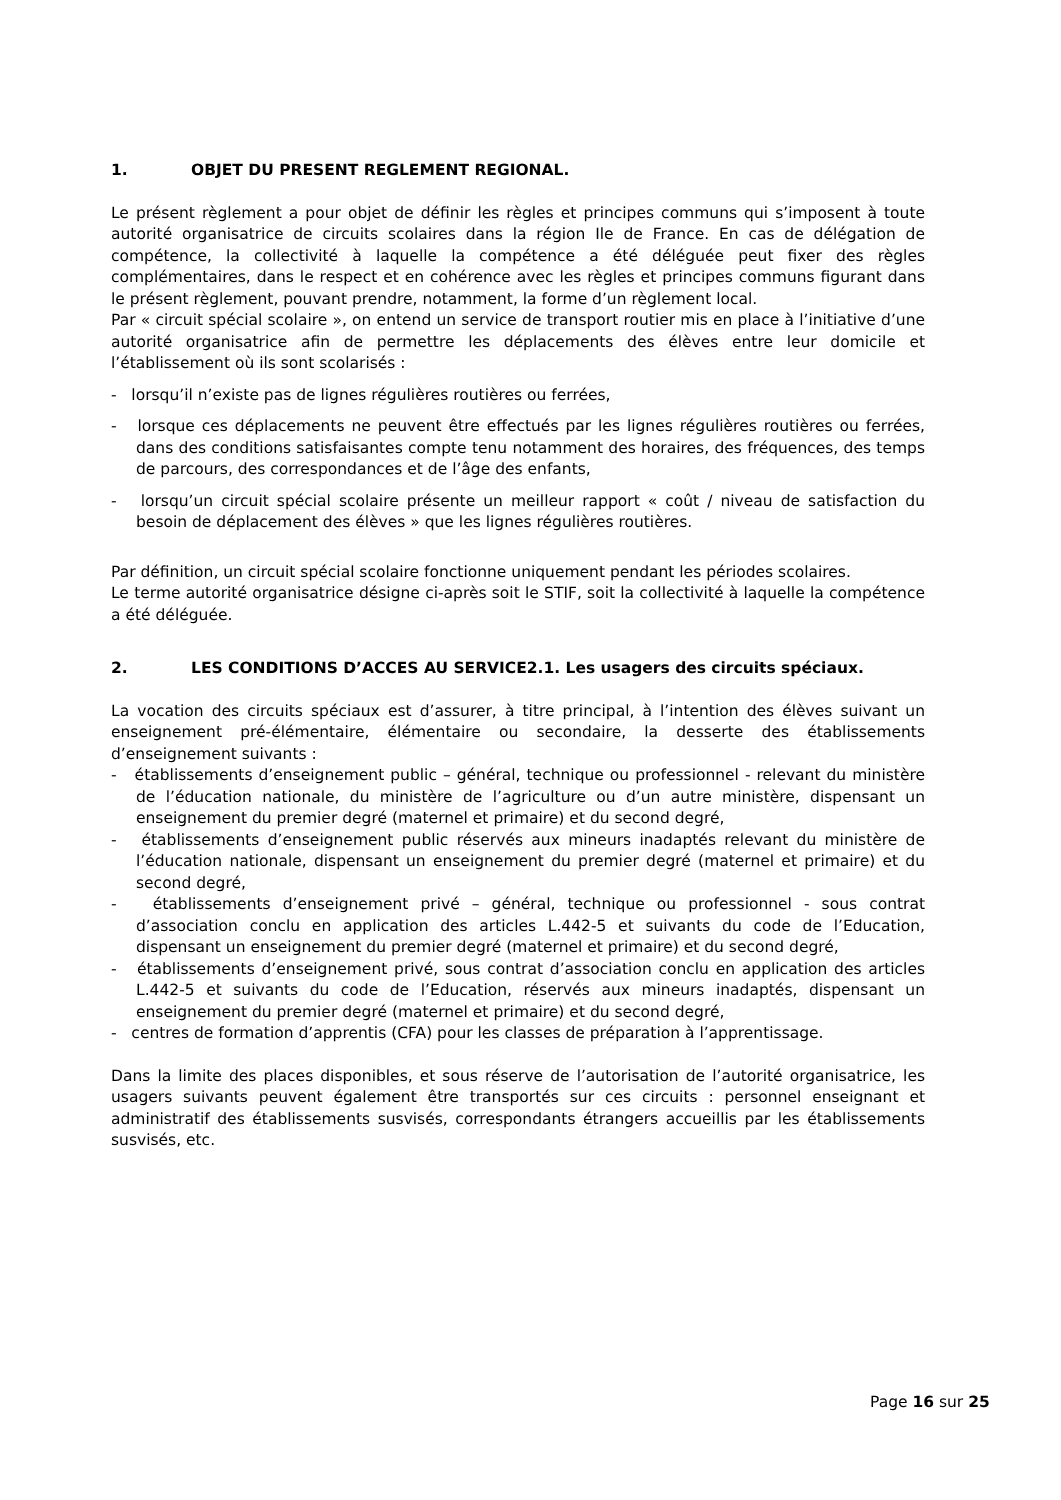1. OBJET DU PRESENT REGLEMENT REGIONAL.
Le présent règlement a pour objet de définir les règles et principes communs qui s’imposent à toute autorité organisatrice de circuits scolaires dans la région Ile de France. En cas de délégation de compétence, la collectivité à laquelle la compétence a été déléguée peut fixer des règles complémentaires, dans le respect et en cohérence avec les règles et principes communs figurant dans le présent règlement, pouvant prendre, notamment, la forme d’un règlement local.
Par « circuit spécial scolaire », on entend un service de transport routier mis en place à l’initiative d’une autorité organisatrice afin de permettre les déplacements des élèves entre leur domicile et l’établissement où ils sont scolarisés :
- lorsqu’il n’existe pas de lignes régulières routières ou ferrées,
- lorsque ces déplacements ne peuvent être effectués par les lignes régulières routières ou ferrées, dans des conditions satisfaisantes compte tenu notamment des horaires, des fréquences, des temps de parcours, des correspondances et de l’âge des enfants,
- lorsqu’un circuit spécial scolaire présente un meilleur rapport « coût / niveau de satisfaction du besoin de déplacement des élèves » que les lignes régulières routières.
Par définition, un circuit spécial scolaire fonctionne uniquement pendant les périodes scolaires.
Le terme autorité organisatrice désigne ci-après soit le STIF, soit la collectivité à laquelle la compétence a été déléguée.
2. LES CONDITIONS D’ACCES AU SERVICE2.1. Les usagers des circuits spéciaux.
La vocation des circuits spéciaux est d’assurer, à titre principal, à l’intention des élèves suivant un enseignement pré-élémentaire, élémentaire ou secondaire, la desserte des établissements d’enseignement suivants :
- établissements d’enseignement public – général, technique ou professionnel - relevant du ministère de l’éducation nationale, du ministère de l’agriculture ou d’un autre ministère, dispensant un enseignement du premier degré (maternel et primaire) et du second degré,
- établissements d’enseignement public réservés aux mineurs inadaptés relevant du ministère de l’éducation nationale, dispensant un enseignement du premier degré (maternel et primaire) et du second degré,
- établissements d’enseignement privé – général, technique ou professionnel - sous contrat d’association conclu en application des articles L.442-5 et suivants du code de l’Education, dispensant un enseignement du premier degré (maternel et primaire) et du second degré,
- établissements d’enseignement privé, sous contrat d’association conclu en application des articles L.442-5 et suivants du code de l’Education, réservés aux mineurs inadaptés, dispensant un enseignement du premier degré (maternel et primaire) et du second degré,
- centres de formation d’apprentis (CFA) pour les classes de préparation à l’apprentissage.
Dans la limite des places disponibles, et sous réserve de l’autorisation de l’autorité organisatrice, les usagers suivants peuvent également être transportés sur ces circuits : personnel enseignant et administratif des établissements susvisés, correspondants étrangers accueillis par les établissements susvisés, etc.
Page 16 sur 25